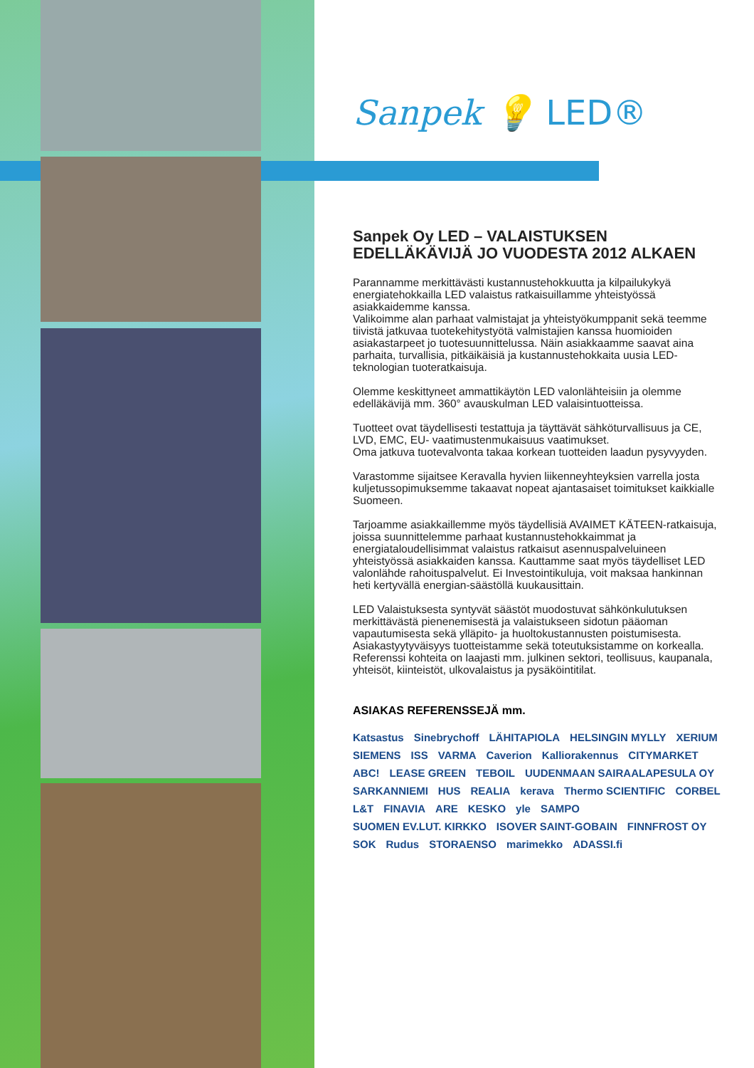Sanpek 💡 LED®
Sanpek Oy LED – VALAISTUKSEN EDELLÄKÄVIJÄ JO VUODESTA 2012 ALKAEN
Parannamme merkittävästi kustannustehokkuutta ja kilpailukykyä energiatehokkailla LED valaistus ratkaisuillamme yhteistyössä asiakkaidemme kanssa.
Valikoimme alan parhaat valmistajat ja yhteistyökumppanit sekä teemme tiivistä jatkuvaa tuotekehitystyötä valmistajien kanssa huomioiden asiakastarpeet jo tuotesuunnittelussa. Näin asiakkaamme saavat aina parhaita, turvallisia, pitkäikäisiä ja kustannustehokkaita uusia LED-teknologian tuoteratkaisuja.
Olemme keskittyneet ammattikäytön LED valonlähteisiin ja olemme edelläkävijä mm. 360° avauskulman LED valaisintuotteissa.
Tuotteet ovat täydellisesti testattuja ja täyttävät sähköturvallisuus ja CE, LVD, EMC, EU- vaatimustenmukaisuus vaatimukset.
Oma jatkuva tuotevalvonta takaa korkean tuotteiden laadun pysyvyyden.
Varastomme sijaitsee Keravalla hyvien liikenneyhteyksien varrella josta kuljetussopimuksemme takaavat nopeat ajantasaiset toimitukset kaikkialle Suomeen.
Tarjoamme asiakkaillemme myös täydellisiä AVAIMET KÄTEEN-ratkaisuja, joissa suunnittelemme parhaat kustannustehokkaimmat ja energiataloudellisimmat valaistus ratkaisut asennuspalveluineen yhteistyössä asiakkaiden kanssa. Kauttamme saat myös täydelliset LED valonlähde rahoituspalvelut. Ei Investointikuluja, voit maksaa hankinnan heti kertyvällä energian-säästöllä kuukausittain.
LED Valaistuksesta syntyvät säästöt muodostuvat sähkönkulutuksen merkittävästä pienenemisestä ja valaistukseen sidotun pääoman vapautumisesta sekä ylläpito- ja huoltokustannusten poistumisesta. Asiakastyytyväisyys tuotteistamme sekä toteutuksistamme on korkealla. Referenssi kohteita on laajasti mm. julkinen sektori, teollisuus, kaupanala, yhteisöt, kiinteistöt, ulkovalaistus ja pysäköintitilat.
ASIAKAS REFERENSSEJÄ mm.
Katsastus Sinebrychoff LÄHITAPIOLA HELSINGIN MYLLY XERIUM SIEMENS ISS VARMA Caverion Kalliorakennus CITYMARKET ABC! LEASE GREEN TEBOIL UUDENMAAN SAIRAALAPESULA OY SARKANNIEMI HUS REALIA kerava Thermo SCIENTIFIC CORBEL L&T FINAVIA ARE KESKO yle SAMPO SUOMEN EV.LUT. KIRKKO ISOVER SAINT-GOBAIN FINNFROST OY SOK Rudus STORAENSO marimekko ADASSI.fi